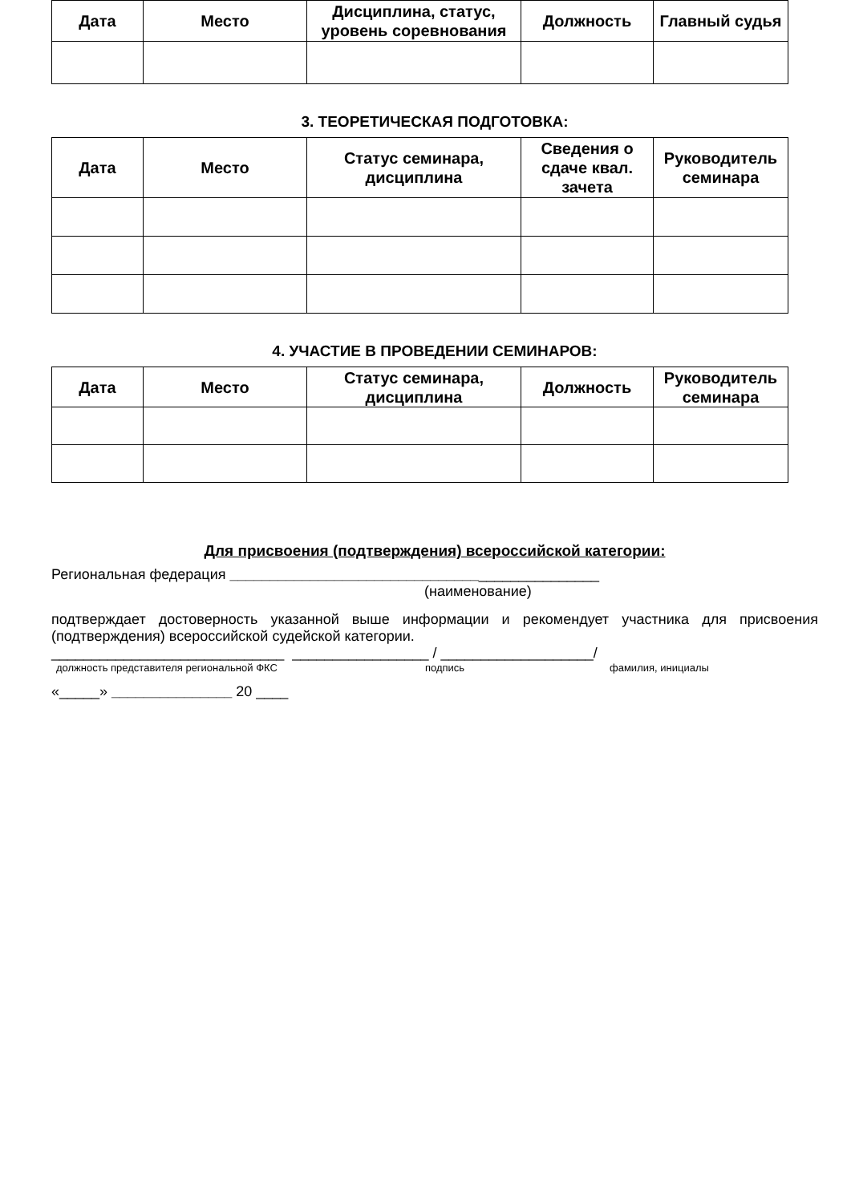| Дата | Место | Дисциплина, статус, уровень соревнования | Должность | Главный судья |
| --- | --- | --- | --- | --- |
3. ТЕОРЕТИЧЕСКАЯ ПОДГОТОВКА:
| Дата | Место | Статус семинара, дисциплина | Сведения о сдаче квал. зачета | Руководитель семинара |
| --- | --- | --- | --- | --- |
4. УЧАСТИЕ В ПРОВЕДЕНИИ СЕМИНАРОВ:
| Дата | Место | Статус семинара, дисциплина | Должность | Руководитель семинара |
| --- | --- | --- | --- | --- |
Для присвоения (подтверждения) всероссийской категории:
Региональная федерация ______________________________________________
(наименование)
подтверждает достоверность указанной выше информации и рекомендует участника для присвоения (подтверждения) всероссийской судейской категории.
_____________________________ _________________ / ___________________/
должность представителя региональной ФКС подпись фамилия, инициалы
«_____» _______________ 20 ____